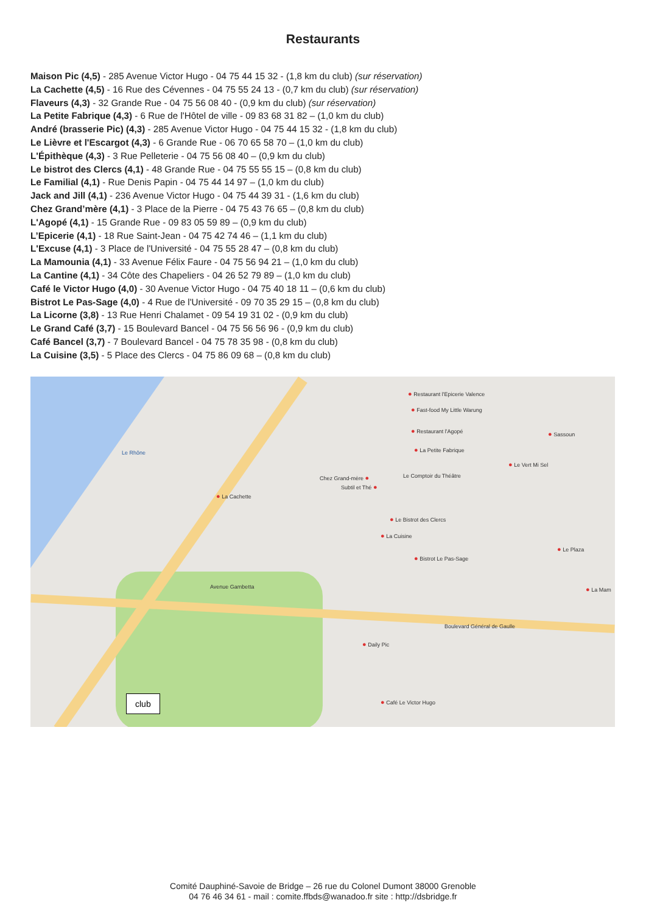Restaurants
Maison Pic (4,5) - 285 Avenue Victor Hugo - 04 75 44 15 32 - (1,8 km du club) (sur réservation)
La Cachette (4,5) - 16 Rue des Cévennes - 04 75 55 24 13 - (0,7 km du club) (sur réservation)
Flaveurs (4,3) - 32 Grande Rue - 04 75 56 08 40 - (0,9 km du club) (sur réservation)
La Petite Fabrique (4,3) - 6 Rue de l'Hôtel de ville - 09 83 68 31 82 – (1,0 km du club)
André (brasserie Pic) (4,3) - 285 Avenue Victor Hugo - 04 75 44 15 32 - (1,8 km du club)
Le Lièvre et l'Escargot (4,3) - 6 Grande Rue - 06 70 65 58 70 – (1,0 km du club)
L'Épithèque (4,3) - 3 Rue Pelleterie - 04 75 56 08 40 – (0,9 km du club)
Le bistrot des Clercs (4,1) - 48 Grande Rue - 04 75 55 55 15 – (0,8 km du club)
Le Familial (4,1) - Rue Denis Papin - 04 75 44 14 97 – (1,0 km du club)
Jack and Jill (4,1) - 236 Avenue Victor Hugo - 04 75 44 39 31 - (1,6 km du club)
Chez Grand’mère (4,1) - 3 Place de la Pierre - 04 75 43 76 65 – (0,8 km du club)
L'Agopé (4,1) - 15 Grande Rue - 09 83 05 59 89 – (0,9 km du club)
L’Epicerie (4,1) - 18 Rue Saint-Jean - 04 75 42 74 46 – (1,1 km du club)
L'Excuse (4,1) - 3 Place de l'Université - 04 75 55 28 47 – (0,8 km du club)
La Mamounia (4,1) - 33 Avenue Félix Faure - 04 75 56 94 21 – (1,0 km du club)
La Cantine (4,1) - 34 Côte des Chapeliers - 04 26 52 79 89 – (1,0 km du club)
Café le Victor Hugo (4,0) - 30 Avenue Victor Hugo - 04 75 40 18 11 – (0,6 km du club)
Bistrot Le Pas-Sage (4,0) - 4 Rue de l'Université - 09 70 35 29 15 – (0,8 km du club)
La Licorne (3,8) - 13 Rue Henri Chalamet - 09 54 19 31 02 - (0,9 km du club)
Le Grand Café (3,7) - 15 Boulevard Bancel - 04 75 56 56 96 - (0,9 km du club)
Café Bancel (3,7) - 7 Boulevard Bancel - 04 75 78 35 98 - (0,8 km du club)
La Cuisine (3,5) - 5 Place des Clercs - 04 75 86 09 68 – (0,8 km du club)
● Restaurant l'Epicerie Valence
● Fast-food My Little Warung
● Restaurant l'Agopé ● Sassoun
● La Petite Fabrique
● Le Vert Mi Sel
Chez Grand-mère ● Le Comptoir du Théâtre
Subtil et Thé ●
● La Cachette
● Le Bistrot des Clercs
● La Cuisine
● Le Plaza
● Bistrot Le Pas-Sage
● La Mam
Avenue Gambetta
Boulevard Général de Gaulle
● Daily Pic
● Café Le Victor Hugo
Le Rhône
club
Comité Dauphiné-Savoie de Bridge – 26 rue du Colonel Dumont 38000 Grenoble
04 76 46 34 61 - mail : comite.ffbds@wanadoo.fr site : http://dsbridge.fr